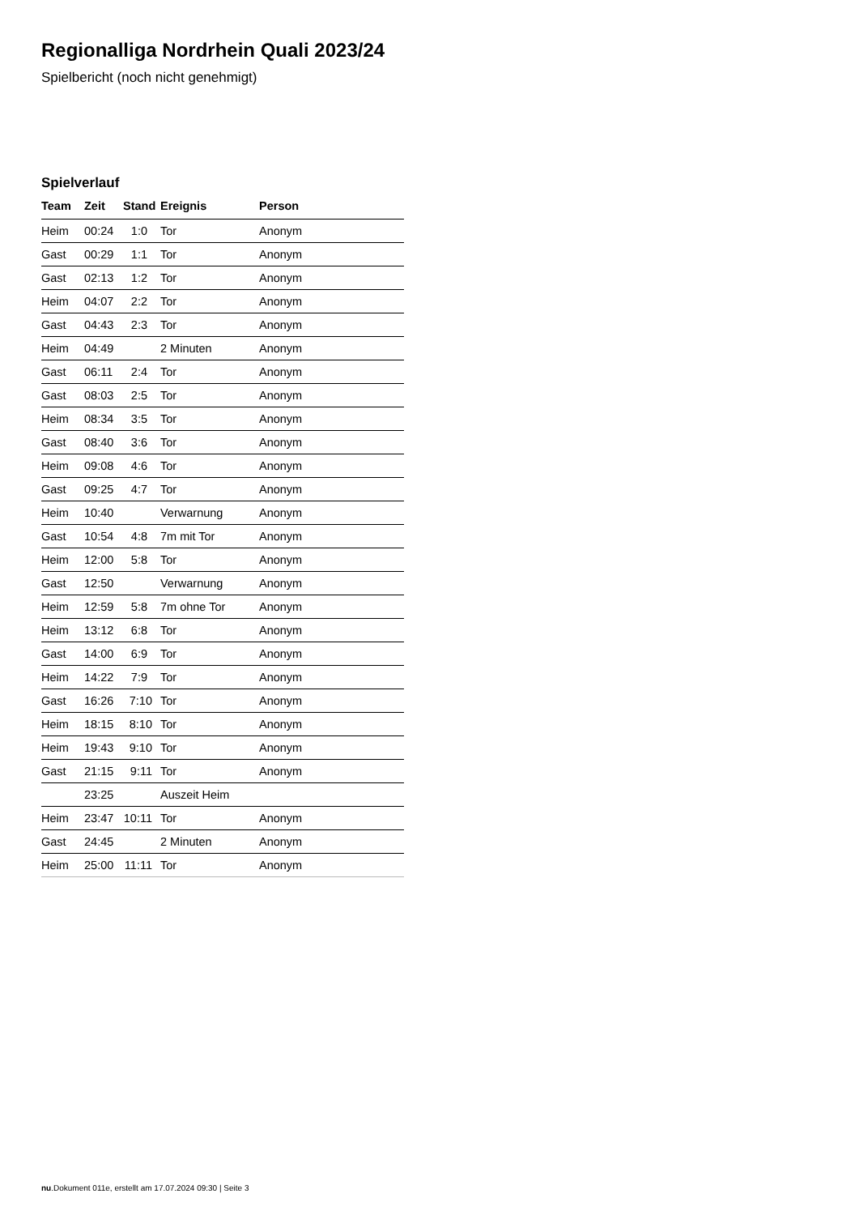Regionalliga Nordrhein Quali 2023/24
Spielbericht (noch nicht genehmigt)
Spielverlauf
| Team | Zeit | Stand | Ereignis | Person |
| --- | --- | --- | --- | --- |
| Heim | 00:24 | 1:0 | Tor | Anonym |
| Gast | 00:29 | 1:1 | Tor | Anonym |
| Gast | 02:13 | 1:2 | Tor | Anonym |
| Heim | 04:07 | 2:2 | Tor | Anonym |
| Gast | 04:43 | 2:3 | Tor | Anonym |
| Heim | 04:49 | | 2 Minuten | Anonym |
| Gast | 06:11 | 2:4 | Tor | Anonym |
| Gast | 08:03 | 2:5 | Tor | Anonym |
| Heim | 08:34 | 3:5 | Tor | Anonym |
| Gast | 08:40 | 3:6 | Tor | Anonym |
| Heim | 09:08 | 4:6 | Tor | Anonym |
| Gast | 09:25 | 4:7 | Tor | Anonym |
| Heim | 10:40 | | Verwarnung | Anonym |
| Gast | 10:54 | 4:8 | 7m mit Tor | Anonym |
| Heim | 12:00 | 5:8 | Tor | Anonym |
| Gast | 12:50 | | Verwarnung | Anonym |
| Heim | 12:59 | 5:8 | 7m ohne Tor | Anonym |
| Heim | 13:12 | 6:8 | Tor | Anonym |
| Gast | 14:00 | 6:9 | Tor | Anonym |
| Heim | 14:22 | 7:9 | Tor | Anonym |
| Gast | 16:26 | 7:10 | Tor | Anonym |
| Heim | 18:15 | 8:10 | Tor | Anonym |
| Heim | 19:43 | 9:10 | Tor | Anonym |
| Gast | 21:15 | 9:11 | Tor | Anonym |
| | 23:25 | | Auszeit Heim | |
| Heim | 23:47 | 10:11 | Tor | Anonym |
| Gast | 24:45 | | 2 Minuten | Anonym |
| Heim | 25:00 | 11:11 | Tor | Anonym |
nu.Dokument 011e, erstellt am 17.07.2024 09:30 | Seite 3